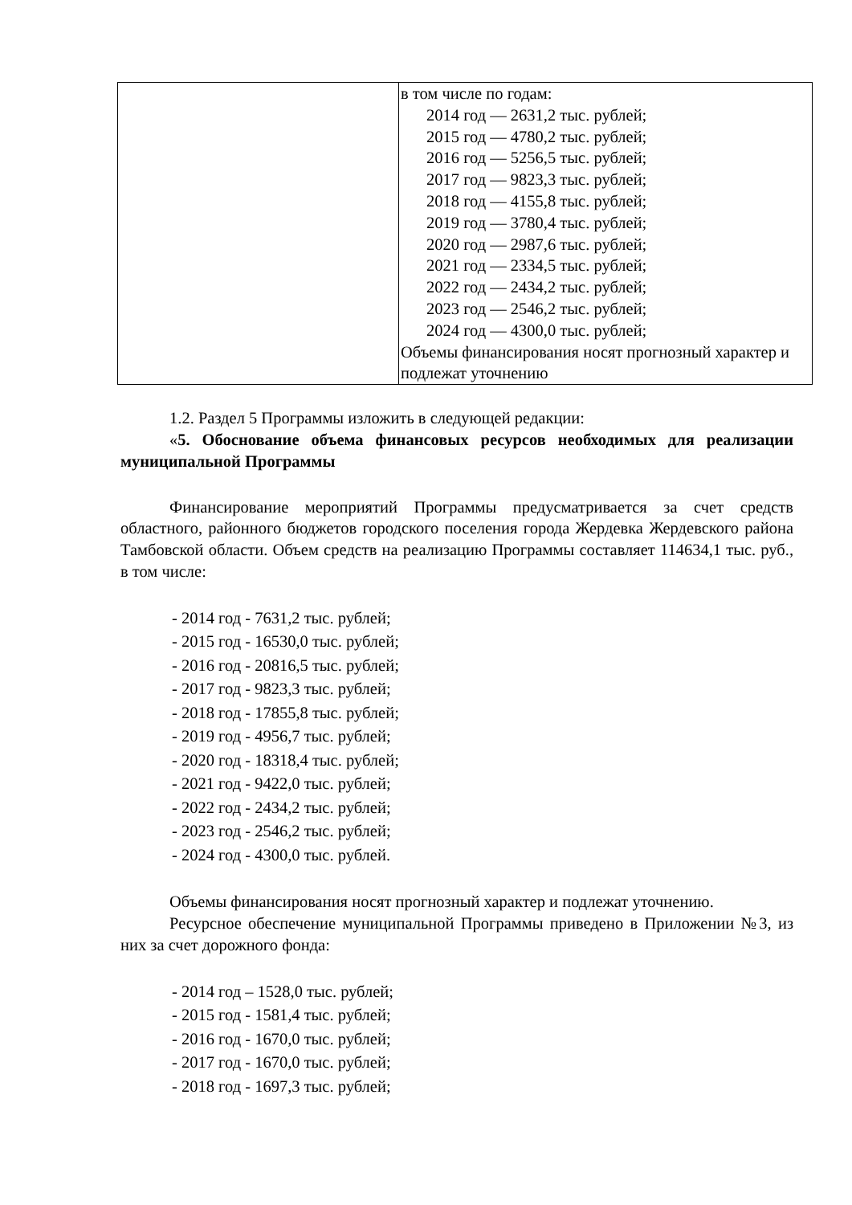| | в том числе по годам: 2014 год — 2631,2 тыс. рублей; 2015 год — 4780,2 тыс. рублей; 2016 год — 5256,5 тыс. рублей; 2017 год — 9823,3 тыс. рублей; 2018 год — 4155,8 тыс. рублей; 2019 год — 3780,4 тыс. рублей; 2020 год — 2987,6 тыс. рублей; 2021 год — 2334,5 тыс. рублей; 2022 год — 2434,2 тыс. рублей; 2023 год — 2546,2 тыс. рублей; 2024 год — 4300,0 тыс. рублей; Объемы финансирования носят прогнозный характер и подлежат уточнению |
1.2. Раздел 5 Программы изложить в следующей редакции:
«5. Обоснование объема финансовых ресурсов необходимых для реализации муниципальной Программы
Финансирование мероприятий Программы предусматривается за счет средств областного, районного бюджетов городского поселения города Жердевка Жердевского района Тамбовской области. Объем средств на реализацию Программы составляет 114634,1 тыс. руб., в том числе:
- 2014 год - 7631,2 тыс. рублей;
- 2015 год - 16530,0 тыс. рублей;
- 2016 год - 20816,5 тыс. рублей;
- 2017 год - 9823,3 тыс. рублей;
- 2018 год - 17855,8 тыс. рублей;
- 2019 год - 4956,7 тыс. рублей;
- 2020 год - 18318,4 тыс. рублей;
- 2021 год - 9422,0 тыс. рублей;
- 2022 год - 2434,2 тыс. рублей;
- 2023 год - 2546,2 тыс. рублей;
- 2024 год - 4300,0 тыс. рублей.
Объемы финансирования носят прогнозный характер и подлежат уточнению.
Ресурсное обеспечение муниципальной Программы приведено в Приложении №3, из них за счет дорожного фонда:
- 2014 год – 1528,0 тыс. рублей;
- 2015 год - 1581,4 тыс. рублей;
- 2016 год - 1670,0 тыс. рублей;
- 2017 год - 1670,0 тыс. рублей;
- 2018 год - 1697,3 тыс. рублей;